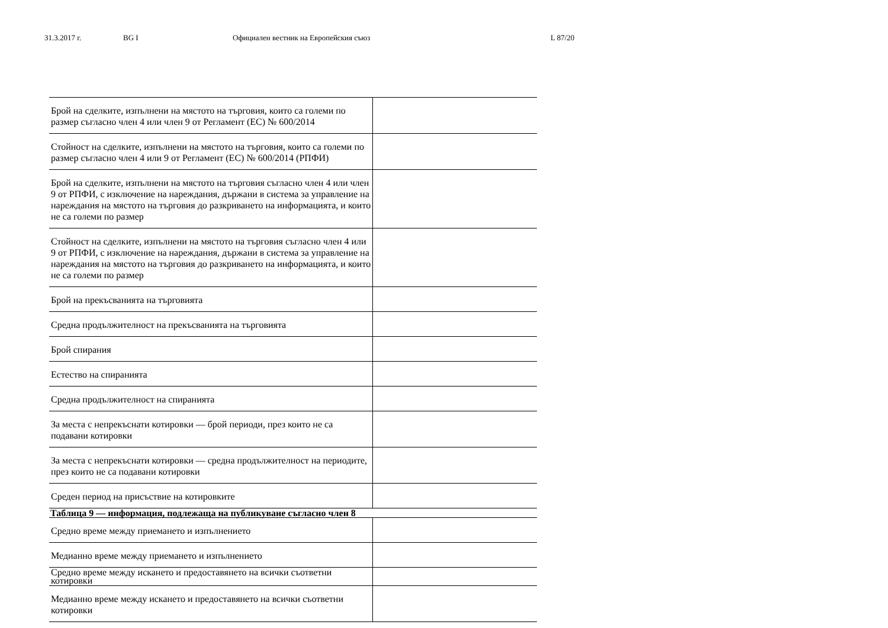31.3.2017 г. BG I Официален вестник на Европейския съюз L 87/20
| Брой на сделките, изпълнени на мястото на търговия, които са големи по размер съгласно член 4 или член 9 от Регламент (ЕС) № 600/2014 | |
| Стойност на сделките, изпълнени на мястото на търговия, които са големи по размер съгласно член 4 или 9 от Регламент (ЕС) № 600/2014 (РПФИ) | |
| Брой на сделките, изпълнени на мястото на търговия съгласно член 4 или член 9 от РПФИ, с изключение на нареждания, държани в система за управление на нареждания на мястото на търговия до разкриването на информацията, и които не са големи по размер | |
| Стойност на сделките, изпълнени на мястото на търговия съгласно член 4 или 9 от РПФИ, с изключение на нареждания, държани в система за управление на нареждания на мястото на търговия до разкриването на информацията, и които не са големи по размер | |
| Брой на прекъсванията на търговията | |
| Средна продължителност на прекъсванията на търговията | |
| Брой спирания | |
| Естество на спиранията | |
| Средна продължителност на спиранията | |
| За места с непрекъснати котировки — брой периоди, през които не са подавани котировки | |
| За места с непрекъснати котировки — средна продължителност на периодите, през които не са подавани котировки | |
| Среден период на присъствие на котировките | |
| Таблица 9 — информация, подлежаща на публикуване съгласно член 8 | |
| Средно време между приемането и изпълнението | |
| Медианно време между приемането и изпълнението | |
| Средно време между искането и предоставянето на всички съответни котировки | |
| Медианно време между искането и предоставянето на всички съответни котировки | |